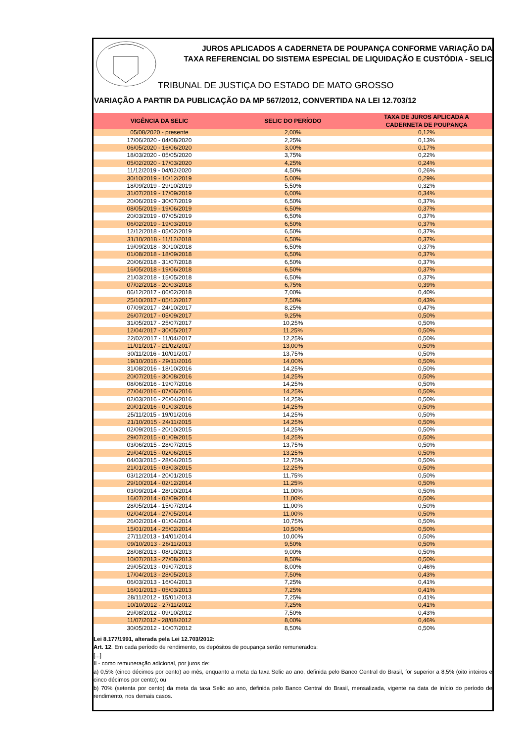JUROS APLICADOS A CADERNETA DE POUPANÇA CONFORME VARIAÇÃO DA
TAXA REFERENCIAL DO SISTEMA ESPECIAL DE LIQUIDAÇÃO E CUSTÓDIA - SELIC
TRIBUNAL DE JUSTIÇA DO ESTADO DE MATO GROSSO
VARIAÇÃO A PARTIR DA PUBLICAÇÃO DA MP 567/2012, CONVERTIDA NA LEI 12.703/12
| VIGÊNCIA DA SELIC | SELIC DO PERÍODO | TAXA DE JUROS APLICADA A CADERNETA DE POUPANÇA |
| --- | --- | --- |
| 05/08/2020 - presente | 2,00% | 0,12% |
| 17/06/2020 - 04/08/2020 | 2,25% | 0,13% |
| 06/05/2020 - 16/06/2020 | 3,00% | 0,17% |
| 18/03/2020 - 05/05/2020 | 3,75% | 0,22% |
| 05/02/2020 - 17/03/2020 | 4,25% | 0,24% |
| 11/12/2019 - 04/02/2020 | 4,50% | 0,26% |
| 30/10/2019 - 10/12/2019 | 5,00% | 0,29% |
| 18/09/2019 - 29/10/2019 | 5,50% | 0,32% |
| 31/07/2019 - 17/09/2019 | 6,00% | 0,34% |
| 20/06/2019 - 30/07/2019 | 6,50% | 0,37% |
| 08/05/2019 - 19/06/2019 | 6,50% | 0,37% |
| 20/03/2019 - 07/05/2019 | 6,50% | 0,37% |
| 06/02/2019 - 19/03/2019 | 6,50% | 0,37% |
| 12/12/2018 - 05/02/2019 | 6,50% | 0,37% |
| 31/10/2018 - 11/12/2018 | 6,50% | 0,37% |
| 19/09/2018 - 30/10/2018 | 6,50% | 0,37% |
| 01/08/2018 - 18/09/2018 | 6,50% | 0,37% |
| 20/06/2018 - 31/07/2018 | 6,50% | 0,37% |
| 16/05/2018 - 19/06/2018 | 6,50% | 0,37% |
| 21/03/2018 - 15/05/2018 | 6,50% | 0,37% |
| 07/02/2018 - 20/03/2018 | 6,75% | 0,39% |
| 06/12/2017 - 06/02/2018 | 7,00% | 0,40% |
| 25/10/2017 - 05/12/2017 | 7,50% | 0,43% |
| 07/09/2017 - 24/10/2017 | 8,25% | 0,47% |
| 26/07/2017 - 05/09/2017 | 9,25% | 0,50% |
| 31/05/2017 - 25/07/2017 | 10,25% | 0,50% |
| 12/04/2017 - 30/05/2017 | 11,25% | 0,50% |
| 22/02/2017 - 11/04/2017 | 12,25% | 0,50% |
| 11/01/2017 - 21/02/2017 | 13,00% | 0,50% |
| 30/11/2016 - 10/01/2017 | 13,75% | 0,50% |
| 19/10/2016 - 29/11/2016 | 14,00% | 0,50% |
| 31/08/2016 - 18/10/2016 | 14,25% | 0,50% |
| 20/07/2016 - 30/08/2016 | 14,25% | 0,50% |
| 08/06/2016 - 19/07/2016 | 14,25% | 0,50% |
| 27/04/2016 - 07/06/2016 | 14,25% | 0,50% |
| 02/03/2016 - 26/04/2016 | 14,25% | 0,50% |
| 20/01/2016 - 01/03/2016 | 14,25% | 0,50% |
| 25/11/2015 - 19/01/2016 | 14,25% | 0,50% |
| 21/10/2015 - 24/11/2015 | 14,25% | 0,50% |
| 02/09/2015 - 20/10/2015 | 14,25% | 0,50% |
| 29/07/2015 - 01/09/2015 | 14,25% | 0,50% |
| 03/06/2015 - 28/07/2015 | 13,75% | 0,50% |
| 29/04/2015 - 02/06/2015 | 13,25% | 0,50% |
| 04/03/2015 - 28/04/2015 | 12,75% | 0,50% |
| 21/01/2015 - 03/03/2015 | 12,25% | 0,50% |
| 03/12/2014 - 20/01/2015 | 11,75% | 0,50% |
| 29/10/2014 - 02/12/2014 | 11,25% | 0,50% |
| 03/09/2014 - 28/10/2014 | 11,00% | 0,50% |
| 16/07/2014 - 02/09/2014 | 11,00% | 0,50% |
| 28/05/2014 - 15/07/2014 | 11,00% | 0,50% |
| 02/04/2014 - 27/05/2014 | 11,00% | 0,50% |
| 26/02/2014 - 01/04/2014 | 10,75% | 0,50% |
| 15/01/2014 - 25/02/2014 | 10,50% | 0,50% |
| 27/11/2013 - 14/01/2014 | 10,00% | 0,50% |
| 09/10/2013 - 26/11/2013 | 9,50% | 0,50% |
| 28/08/2013 - 08/10/2013 | 9,00% | 0,50% |
| 10/07/2013 - 27/08/2013 | 8,50% | 0,50% |
| 29/05/2013 - 09/07/2013 | 8,00% | 0,46% |
| 17/04/2013 - 28/05/2013 | 7,50% | 0,43% |
| 06/03/2013 - 16/04/2013 | 7,25% | 0,41% |
| 16/01/2013 - 05/03/2013 | 7,25% | 0,41% |
| 28/11/2012 - 15/01/2013 | 7,25% | 0,41% |
| 10/10/2012 - 27/11/2012 | 7,25% | 0,41% |
| 29/08/2012 - 09/10/2012 | 7,50% | 0,43% |
| 11/07/2012 - 28/08/2012 | 8,00% | 0,46% |
| 30/05/2012 - 10/07/2012 | 8,50% | 0,50% |
Lei 8.177/1991, alterada pela Lei 12.703/2012:
Art. 12. Em cada período de rendimento, os depósitos de poupança serão remunerados:
[...]
II - como remuneração adicional, por juros de:
a) 0,5% (cinco décimos por cento) ao mês, enquanto a meta da taxa Selic ao ano, definida pelo Banco Central do Brasil, for superior a 8,5% (oito inteiros e cinco décimos por cento); ou
b) 70% (setenta por cento) da meta da taxa Selic ao ano, definida pelo Banco Central do Brasil, mensalizada, vigente na data de início do período de rendimento, nos demais casos.